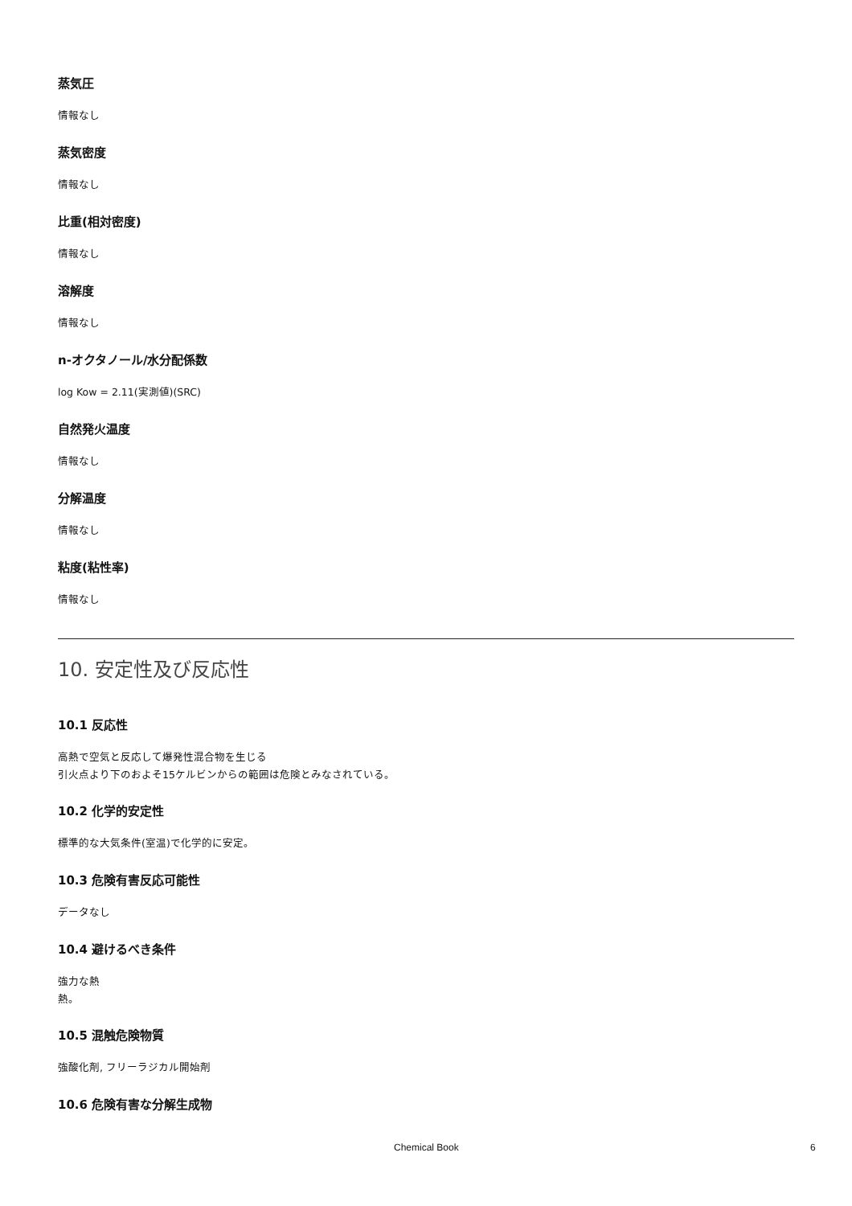蒸気圧
情報なし
蒸気密度
情報なし
比重(相対密度)
情報なし
溶解度
情報なし
n-オクタノール/水分配係数
log Kow = 2.11(実測値)(SRC)
自然発火温度
情報なし
分解温度
情報なし
粘度(粘性率)
情報なし
10. 安定性及び反応性
10.1 反応性
高熱で空気と反応して爆発性混合物を生じる
引火点より下のおよそ15ケルビンからの範囲は危険とみなされている。
10.2 化学的安定性
標準的な大気条件(室温)で化学的に安定。
10.3 危険有害反応可能性
データなし
10.4 避けるべき条件
強力な熱
熱。
10.5 混触危険物質
強酸化剤, フリーラジカル開始剤
10.6 危険有害な分解生成物
Chemical Book 6